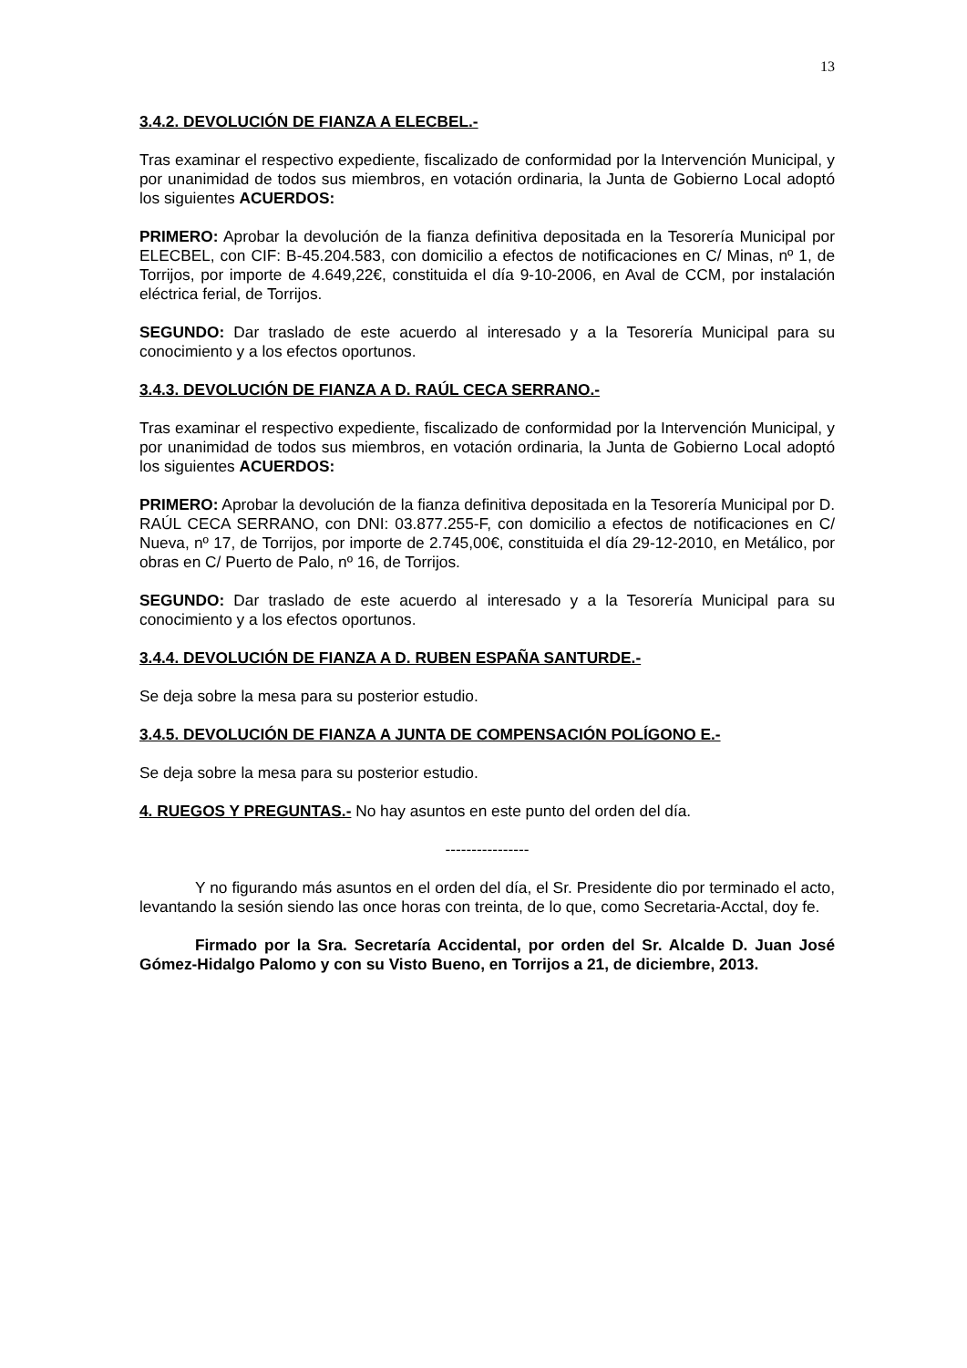13
3.4.2. DEVOLUCIÓN DE FIANZA A ELECBEL.-
Tras examinar el respectivo expediente, fiscalizado de conformidad por la Intervención Municipal, y por unanimidad de todos sus miembros, en votación ordinaria, la Junta de Gobierno Local adoptó los siguientes ACUERDOS:
PRIMERO: Aprobar la devolución de la fianza definitiva depositada en la Tesorería Municipal por ELECBEL, con CIF: B-45.204.583, con domicilio a efectos de notificaciones en C/ Minas, nº 1, de Torrijos, por importe de 4.649,22€, constituida el día 9-10-2006, en Aval de CCM, por instalación eléctrica ferial, de Torrijos.
SEGUNDO: Dar traslado de este acuerdo al interesado y a la Tesorería Municipal para su conocimiento y a los efectos oportunos.
3.4.3. DEVOLUCIÓN DE FIANZA A D. RAÚL CECA SERRANO.-
Tras examinar el respectivo expediente, fiscalizado de conformidad por la Intervención Municipal, y por unanimidad de todos sus miembros, en votación ordinaria, la Junta de Gobierno Local adoptó los siguientes ACUERDOS:
PRIMERO: Aprobar la devolución de la fianza definitiva depositada en la Tesorería Municipal por D. RAÚL CECA SERRANO, con DNI: 03.877.255-F, con domicilio a efectos de notificaciones en C/ Nueva, nº 17, de Torrijos, por importe de 2.745,00€, constituida el día 29-12-2010, en Metálico, por obras en C/ Puerto de Palo, nº 16, de Torrijos.
SEGUNDO: Dar traslado de este acuerdo al interesado y a la Tesorería Municipal para su conocimiento y a los efectos oportunos.
3.4.4. DEVOLUCIÓN DE FIANZA A D. RUBEN ESPAÑA SANTURDE.-
Se deja sobre la mesa para su posterior estudio.
3.4.5. DEVOLUCIÓN DE FIANZA A JUNTA DE COMPENSACIÓN POLÍGONO E.-
Se deja sobre la mesa para su posterior estudio.
4. RUEGOS Y PREGUNTAS.- No hay asuntos en este punto del orden del día.
----------------
Y no figurando más asuntos en el orden del día, el Sr. Presidente dio por terminado el acto, levantando la sesión siendo las once horas con treinta, de lo que, como Secretaria-Acctal, doy fe.
Firmado por la Sra. Secretaría Accidental, por orden del Sr. Alcalde D. Juan José Gómez-Hidalgo Palomo y con su Visto Bueno, en Torrijos a 21, de diciembre, 2013.